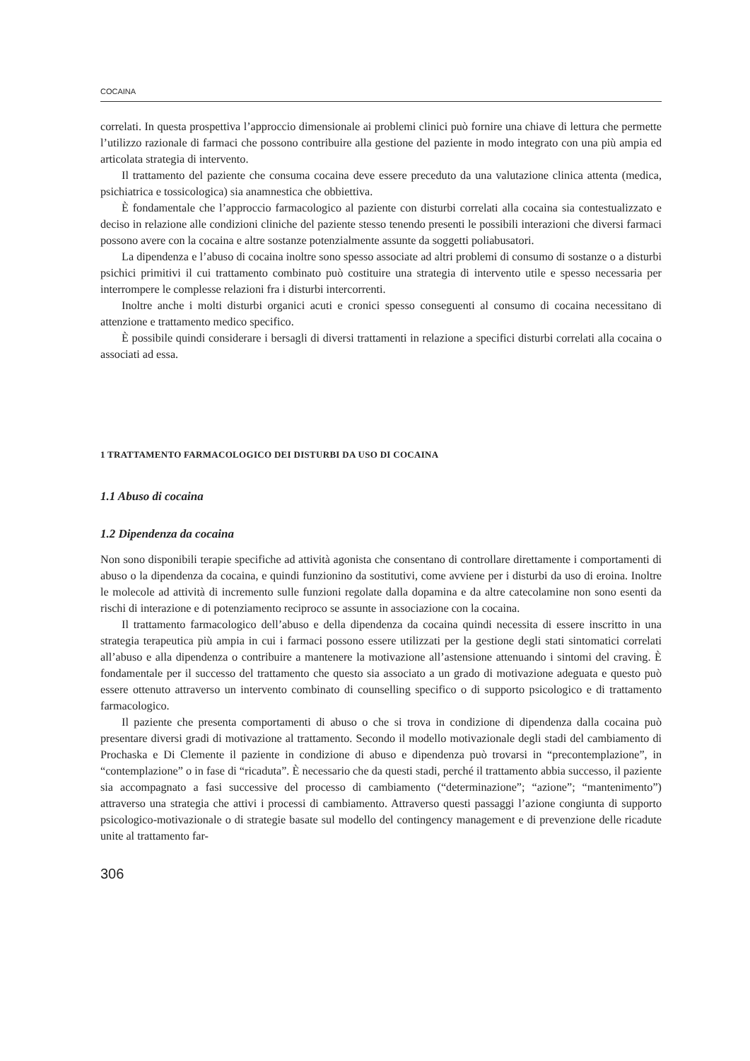COCAINA
correlati. In questa prospettiva l’approccio dimensionale ai problemi clinici può fornire una chiave di lettura che permette l’utilizzo razionale di farmaci che possono contribuire alla gestione del paziente in modo integrato con una più ampia ed articolata strategia di intervento.
Il trattamento del paziente che consuma cocaina deve essere preceduto da una valutazione clinica attenta (medica, psichiatrica e tossicologica) sia anamnestica che obbiettiva.
È fondamentale che l’approccio farmacologico al paziente con disturbi correlati alla cocaina sia contestualizzato e deciso in relazione alle condizioni cliniche del paziente stesso tenendo presenti le possibili interazioni che diversi farmaci possono avere con la cocaina e altre sostanze potenzialmente assunte da soggetti poliabusatori.
La dipendenza e l’abuso di cocaina inoltre sono spesso associate ad altri problemi di consumo di sostanze o a disturbi psichici primitivi il cui trattamento combinato può costituire una strategia di intervento utile e spesso necessaria per interrompere le complesse relazioni fra i disturbi intercorrenti.
Inoltre anche i molti disturbi organici acuti e cronici spesso conseguenti al consumo di cocaina necessitano di attenzione e trattamento medico specifico.
È possibile quindi considerare i bersagli di diversi trattamenti in relazione a specifici disturbi correlati alla cocaina o associati ad essa.
1 TRATTAMENTO FARMACOLOGICO DEI DISTURBI DA USO DI COCAINA
1.1 Abuso di cocaina
1.2 Dipendenza da cocaina
Non sono disponibili terapie specifiche ad attività agonista che consentano di controllare direttamente i comportamenti di abuso o la dipendenza da cocaina, e quindi funzionino da sostitutivi, come avviene per i disturbi da uso di eroina. Inoltre le molecole ad attività di incremento sulle funzioni regolate dalla dopamina e da altre catecolamine non sono esenti da rischi di interazione e di potenziamento reciproco se assunte in associazione con la cocaina.
Il trattamento farmacologico dell’abuso e della dipendenza da cocaina quindi necessita di essere inscritto in una strategia terapeutica più ampia in cui i farmaci possono essere utilizzati per la gestione degli stati sintomatici correlati all’abuso e alla dipendenza o contribuire a mantenere la motivazione all’astensione attenuando i sintomi del craving. È fondamentale per il successo del trattamento che questo sia associato a un grado di motivazione adeguata e questo può essere ottenuto attraverso un intervento combinato di counselling specifico o di supporto psicologico e di trattamento farmacologico.
Il paziente che presenta comportamenti di abuso o che si trova in condizione di dipendenza dalla cocaina può presentare diversi gradi di motivazione al trattamento. Secondo il modello motivazionale degli stadi del cambiamento di Prochaska e Di Clemente il paziente in condizione di abuso e dipendenza può trovarsi in “precontemplazione”, in “contemplazione” o in fase di “ricaduta”. È necessario che da questi stadi, perché il trattamento abbia successo, il paziente sia accompagnato a fasi successive del processo di cambiamento (“determinazione”; “azione”; “mantenimento”) attraverso una strategia che attivi i processi di cambiamento. Attraverso questi passaggi l’azione congiunta di supporto psicologico-motivazionale o di strategie basate sul modello del contingency management e di prevenzione delle ricadute unite al trattamento far-
306